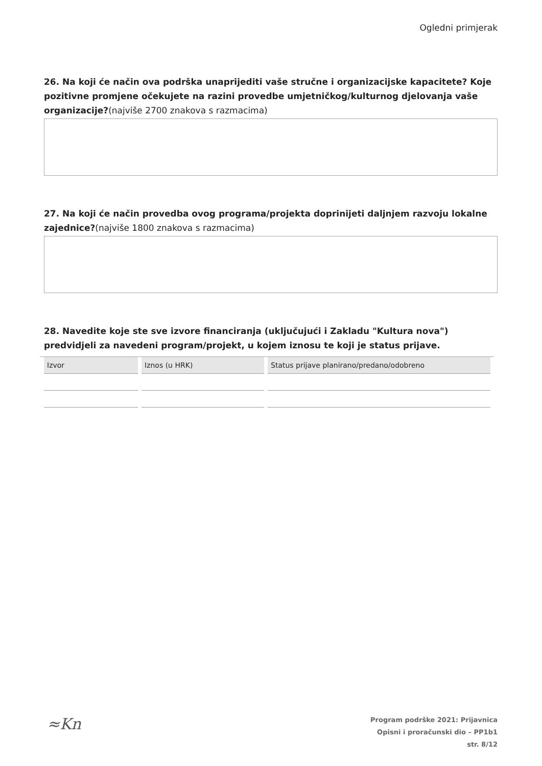Ogledni primjerak
26. Na koji će način ova podrška unaprijediti vaše stručne i organizacijske kapacitete? Koje pozitivne promjene očekujete na razini provedbe umjetničkog/kulturnog djelovanja vaše organizacije?(najviše 2700 znakova s razmacima)
27. Na koji će način provedba ovog programa/projekta doprinijeti daljnjem razvoju lokalne zajednice?(najviše 1800 znakova s razmacima)
28. Navedite koje ste sve izvore financiranja (uključujući i Zakladu "Kultura nova") predvidjeli za navedeni program/projekt, u kojem iznosu te koji je status prijave.
| Izvor | Iznos (u HRK) | Status prijave planirano/predano/odobreno |
| --- | --- | --- |
≈Kn
Program podrške 2021: Prijavnica
Opisni i proračunski dio – PP1b1
str. 8/12